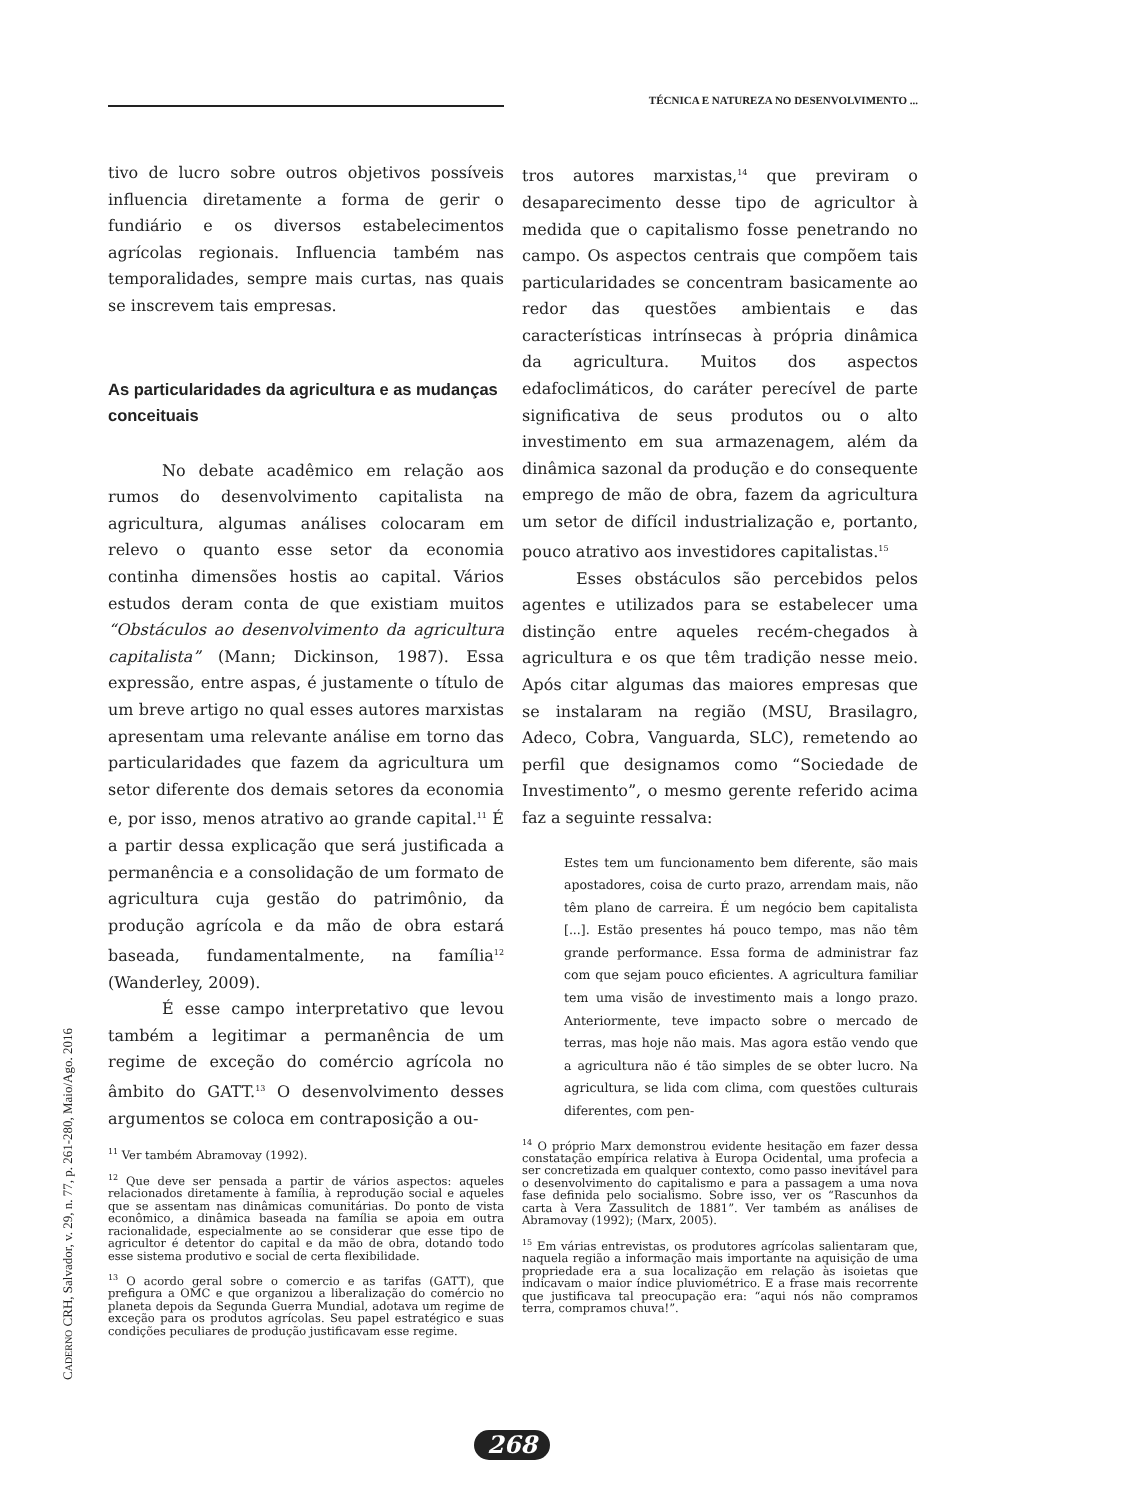TÉCNICA E NATUREZA NO DESENVOLVIMENTO ...
CADERNO CRH, Salvador, v. 29, n. 77, p. 261-280, Maio/Ago. 2016
tivo de lucro sobre outros objetivos possíveis influencia diretamente a forma de gerir o fundiário e os diversos estabelecimentos agrícolas regionais. Influencia também nas temporalidades, sempre mais curtas, nas quais se inscrevem tais empresas.
As particularidades da agricultura e as mudanças conceituais
No debate acadêmico em relação aos rumos do desenvolvimento capitalista na agricultura, algumas análises colocaram em relevo o quanto esse setor da economia continha dimensões hostis ao capital. Vários estudos deram conta de que existiam muitos “Obstáculos ao desenvolvimento da agricultura capitalista” (Mann; Dickinson, 1987). Essa expressão, entre aspas, é justamente o título de um breve artigo no qual esses autores marxistas apresentam uma relevante análise em torno das particularidades que fazem da agricultura um setor diferente dos demais setores da economia e, por isso, menos atrativo ao grande capital.<sup>11</sup> É a partir dessa explicação que será justificada a permanência e a consolidação de um formato de agricultura cuja gestão do patrimônio, da produção agrícola e da mão de obra estará baseada, fundamentalmente, na família<sup>12</sup> (Wanderley, 2009).
É esse campo interpretativo que levou também a legitimar a permanência de um regime de exceção do comércio agrícola no âmbito do GATT.<sup>13</sup> O desenvolvimento desses argumentos se coloca em contraposição a ou-
<sup>11</sup> Ver também Abramovay (1992).
<sup>12</sup> Que deve ser pensada a partir de vários aspectos: aqueles relacionados diretamente à família, à reprodução social e aqueles que se assentam nas dinâmicas comunitárias. Do ponto de vista econômico, a dinâmica baseada na família se apoia em outra racionalidade, especialmente ao se considerar que esse tipo de agricultor é detentor do capital e da mão de obra, dotando todo esse sistema produtivo e social de certa flexibilidade.
<sup>13</sup> O acordo geral sobre o comercio e as tarifas (GATT), que prefigura a OMC e que organizou a liberalização do comércio no planeta depois da Segunda Guerra Mundial, adotava um regime de exceção para os produtos agrícolas. Seu papel estratégico e suas condições peculiares de produção justificavam esse regime.
tros autores marxistas,<sup>14</sup> que previram o desaparecimento desse tipo de agricultor à medida que o capitalismo fosse penetrando no campo. Os aspectos centrais que compõem tais particularidades se concentram basicamente ao redor das questões ambientais e das características intrínsecas à própria dinâmica da agricultura. Muitos dos aspectos edafoclimáticos, do caráter perecível de parte significativa de seus produtos ou o alto investimento em sua armazenagem, além da dinâmica sazonal da produção e do consequente emprego de mão de obra, fazem da agricultura um setor de difícil industrialização e, portanto, pouco atrativo aos investidores capitalistas.<sup>15</sup>
Esses obstáculos são percebidos pelos agentes e utilizados para se estabelecer uma distinção entre aqueles recém-chegados à agricultura e os que têm tradição nesse meio. Após citar algumas das maiores empresas que se instalaram na região (MSU, Brasilagro, Adeco, Cobra, Vanguarda, SLC), remetendo ao perfil que designamos como “Sociedade de Investimento”, o mesmo gerente referido acima faz a seguinte ressalva:
Estes tem um funcionamento bem diferente, são mais apostadores, coisa de curto prazo, arrendam mais, não têm plano de carreira. É um negócio bem capitalista [...]. Estão presentes há pouco tempo, mas não têm grande performance. Essa forma de administrar faz com que sejam pouco eficientes. A agricultura familiar tem uma visão de investimento mais a longo prazo. Anteriormente, teve impacto sobre o mercado de terras, mas hoje não mais. Mas agora estão vendo que a agricultura não é tão simples de se obter lucro. Na agricultura, se lida com clima, com questões culturais diferentes, com pen-
<sup>14</sup> O próprio Marx demonstrou evidente hesitação em fazer dessa constatação empírica relativa à Europa Ocidental, uma profecia a ser concretizada em qualquer contexto, como passo inevitável para o desenvolvimento do capitalismo e para a passagem a uma nova fase definida pelo socialismo. Sobre isso, ver os “Rascunhos da carta à Vera Zassulitch de 1881”. Ver também as análises de Abramovay (1992); (Marx, 2005).
<sup>15</sup> Em várias entrevistas, os produtores agrícolas salientaram que, naquela região a informação mais importante na aquisição de uma propriedade era a sua localização em relação às isoietas que indicavam o maior índice pluviométrico. E a frase mais recorrente que justificava tal preocupação era: “aqui nós não compramos terra, compramos chuva!”.
268